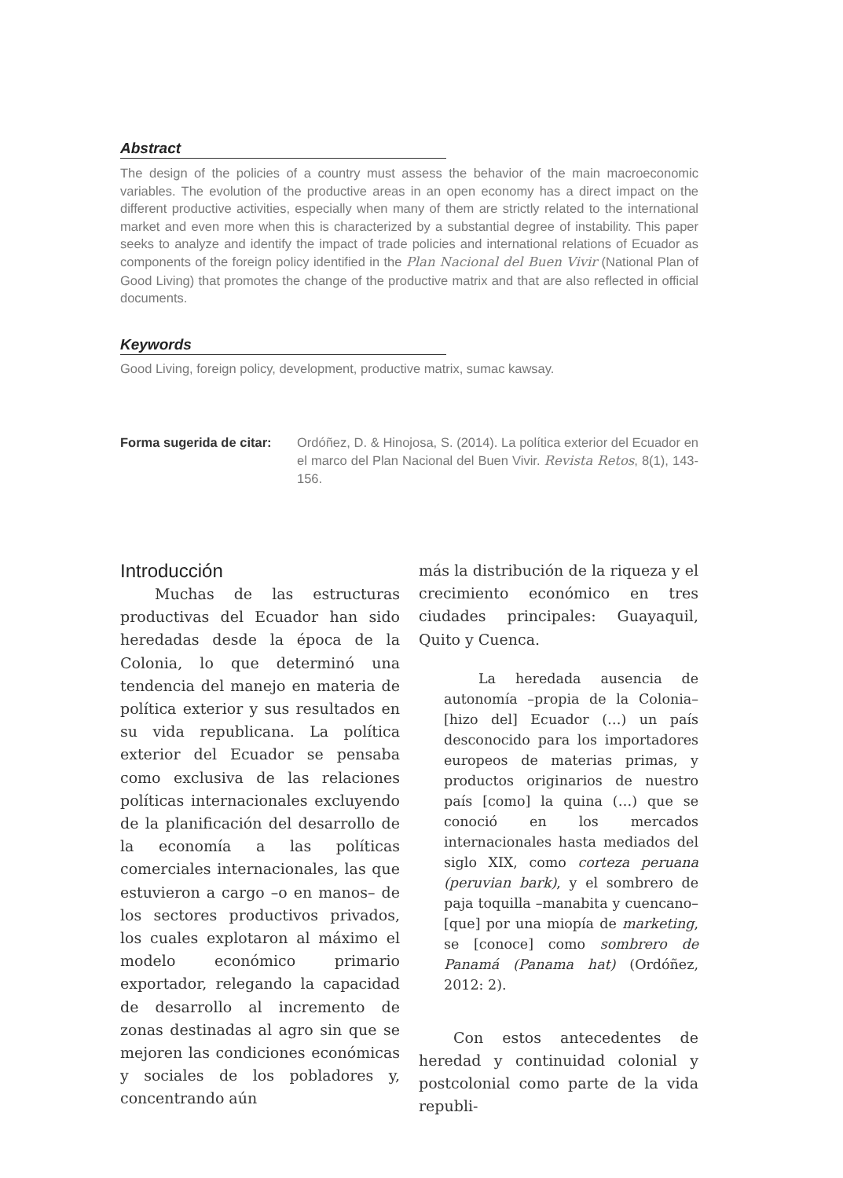Abstract
The design of the policies of a country must assess the behavior of the main macroeconomic variables. The evolution of the productive areas in an open economy has a direct impact on the different productive activities, especially when many of them are strictly related to the international market and even more when this is characterized by a substantial degree of instability. This paper seeks to analyze and identify the impact of trade policies and international relations of Ecuador as components of the foreign policy identified in the Plan Nacional del Buen Vivir (National Plan of Good Living) that promotes the change of the productive matrix and that are also reflected in official documents.
Keywords
Good Living, foreign policy, development, productive matrix, sumac kawsay.
Forma sugerida de citar: Ordóñez, D. & Hinojosa, S. (2014). La política exterior del Ecuador en el marco del Plan Nacional del Buen Vivir. Revista Retos, 8(1), 143-156.
Introducción
Muchas de las estructuras productivas del Ecuador han sido heredadas desde la época de la Colonia, lo que determinó una tendencia del manejo en materia de política exterior y sus resultados en su vida republicana. La política exterior del Ecuador se pensaba como exclusiva de las relaciones políticas internacionales excluyendo de la planificación del desarrollo de la economía a las políticas comerciales internacionales, las que estuvieron a cargo –o en manos– de los sectores productivos privados, los cuales explotaron al máximo el modelo económico primario exportador, relegando la capacidad de desarrollo al incremento de zonas destinadas al agro sin que se mejoren las condiciones económicas y sociales de los pobladores y, concentrando aún
más la distribución de la riqueza y el crecimiento económico en tres ciudades principales: Guayaquil, Quito y Cuenca.
La heredada ausencia de autonomía –propia de la Colonia– [hizo del] Ecuador (…) un país desconocido para los importadores europeos de materias primas, y productos originarios de nuestro país [como] la quina (…) que se conoció en los mercados internacionales hasta mediados del siglo XIX, como corteza peruana (peruvian bark), y el sombrero de paja toquilla –manabita y cuencano– [que] por una miopía de marketing, se [conoce] como sombrero de Panamá (Panama hat) (Ordóñez, 2012: 2).
Con estos antecedentes de heredad y continuidad colonial y postcolonial como parte de la vida republi-